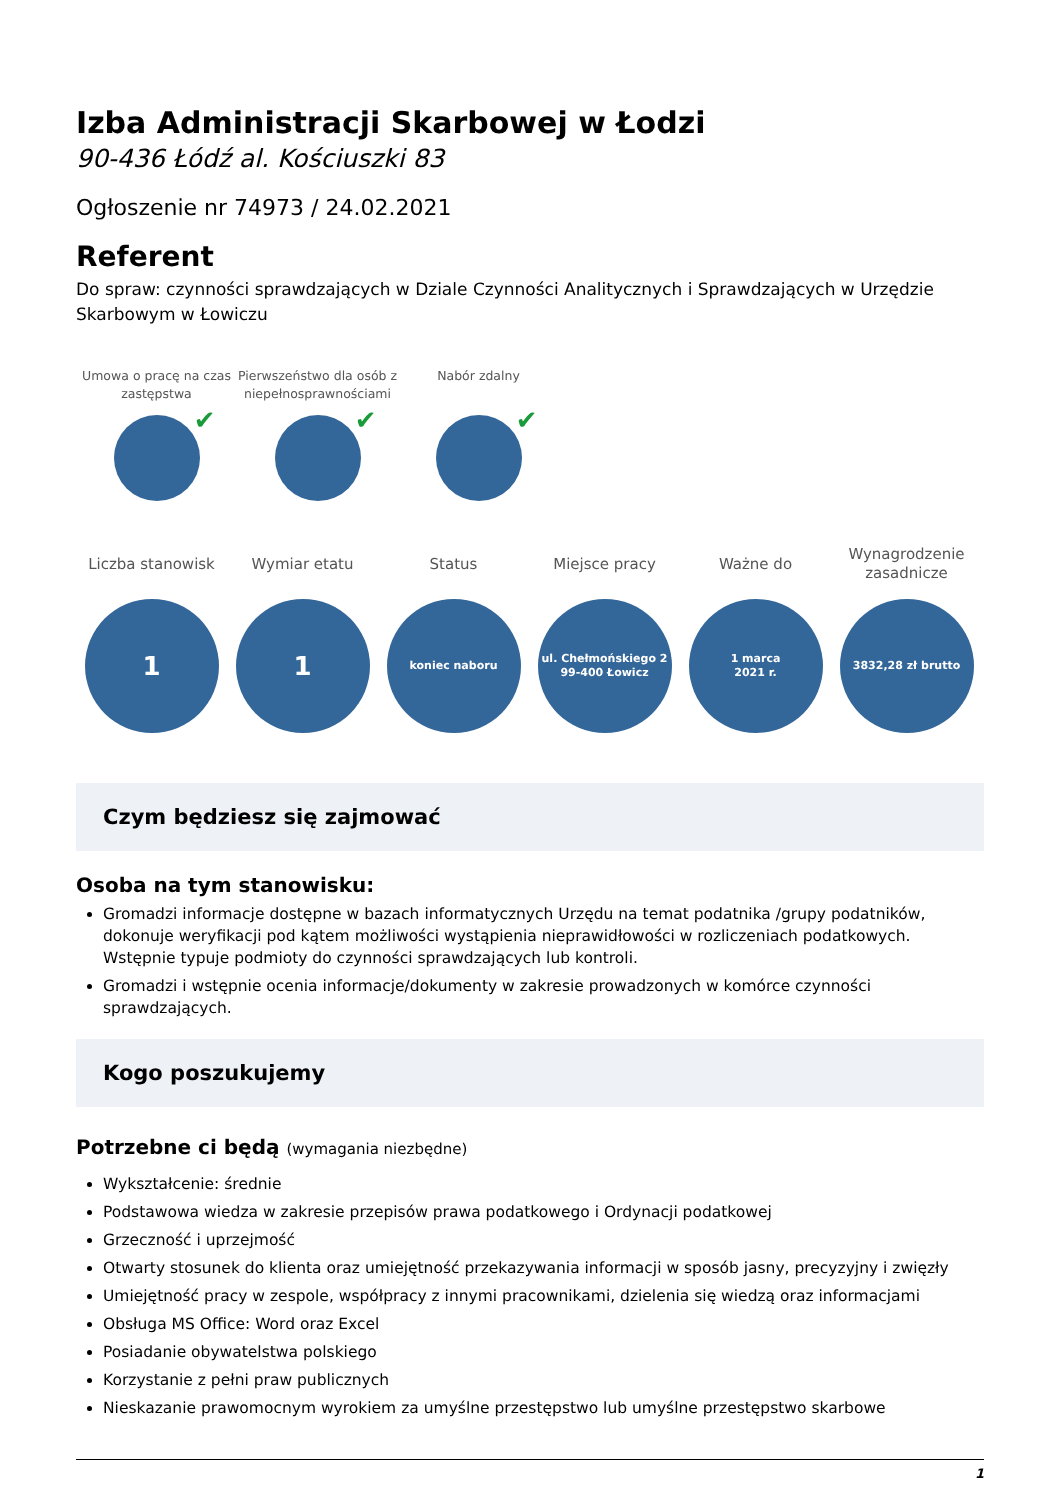Izba Administracji Skarbowej w Łodzi
90-436 Łódź al. Kościuszki 83
Ogłoszenie nr 74973 / 24.02.2021
Referent
Do spraw: czynności sprawdzających w Dziale Czynności Analitycznych i Sprawdzających w Urzędzie Skarbowym w Łowiczu
Umowa o pracę na czas zastępstwa
✔
Pierwszeństwo dla osób z niepełnosprawnościami
✔
Nabór zdalny
✔
Liczba stanowisk
1
Wymiar etatu
1
Status
koniec naboru
Miejsce pracy
ul. Chełmońskiego 2
99-400 Łowicz
Ważne do
1 marca
2021 r.
Wynagrodzenie zasadnicze
3832,28 zł brutto
Czym będziesz się zajmować
Osoba na tym stanowisku:
Gromadzi informacje dostępne w bazach informatycznych Urzędu na temat podatnika /grupy podatników, dokonuje weryfikacji pod kątem możliwości wystąpienia nieprawidłowości w rozliczeniach podatkowych. Wstępnie typuje podmioty do czynności sprawdzających lub kontroli.
Gromadzi i wstępnie ocenia informacje/dokumenty w zakresie prowadzonych w komórce czynności sprawdzających.
Kogo poszukujemy
Potrzebne ci będą (wymagania niezbędne)
Wykształcenie: średnie
Podstawowa wiedza w zakresie przepisów prawa podatkowego i Ordynacji podatkowej
Grzeczność i uprzejmość
Otwarty stosunek do klienta oraz umiejętność przekazywania informacji w sposób jasny, precyzyjny i zwięzły
Umiejętność pracy w zespole, współpracy z innymi pracownikami, dzielenia się wiedzą oraz informacjami
Obsługa MS Office: Word oraz Excel
Posiadanie obywatelstwa polskiego
Korzystanie z pełni praw publicznych
Nieskazanie prawomocnym wyrokiem za umyślne przestępstwo lub umyślne przestępstwo skarbowe
1